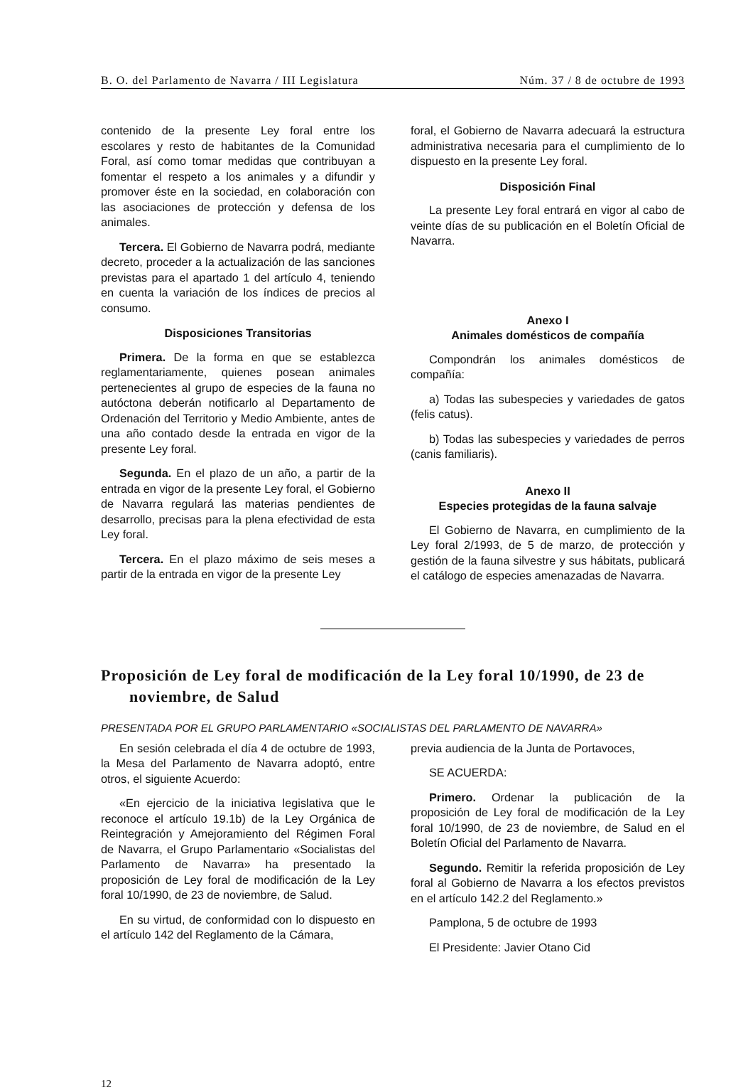B. O. del Parlamento de Navarra / III Legislatura Núm. 37 / 8 de octubre de 1993
contenido de la presente Ley foral entre los escolares y resto de habitantes de la Comunidad Foral, así como tomar medidas que contribuyan a fomentar el respeto a los animales y a difundir y promover éste en la sociedad, en colaboración con las asociaciones de protección y defensa de los animales.
Tercera. El Gobierno de Navarra podrá, mediante decreto, proceder a la actualización de las sanciones previstas para el apartado 1 del artículo 4, teniendo en cuenta la variación de los índices de precios al consumo.
Disposiciones Transitorias
Primera. De la forma en que se establezca reglamentariamente, quienes posean animales pertenecientes al grupo de especies de la fauna no autóctona deberán notificarlo al Departamento de Ordenación del Territorio y Medio Ambiente, antes de una año contado desde la entrada en vigor de la presente Ley foral.
Segunda. En el plazo de un año, a partir de la entrada en vigor de la presente Ley foral, el Gobierno de Navarra regulará las materias pendientes de desarrollo, precisas para la plena efectividad de esta Ley foral.
Tercera. En el plazo máximo de seis meses a partir de la entrada en vigor de la presente Ley
foral, el Gobierno de Navarra adecuará la estructura administrativa necesaria para el cumplimiento de lo dispuesto en la presente Ley foral.
Disposición Final
La presente Ley foral entrará en vigor al cabo de veinte días de su publicación en el Boletín Oficial de Navarra.
Anexo I
Animales domésticos de compañía
Compondrán los animales domésticos de compañía:
a) Todas las subespecies y variedades de gatos (felis catus).
b) Todas las subespecies y variedades de perros (canis familiaris).
Anexo II
Especies protegidas de la fauna salvaje
El Gobierno de Navarra, en cumplimiento de la Ley foral 2/1993, de 5 de marzo, de protección y gestión de la fauna silvestre y sus hábitats, publicará el catálogo de especies amenazadas de Navarra.
Proposición de Ley foral de modificación de la Ley foral 10/1990, de 23 de noviembre, de Salud
PRESENTADA POR EL GRUPO PARLAMENTARIO «SOCIALISTAS DEL PARLAMENTO DE NAVARRA»
En sesión celebrada el día 4 de octubre de 1993, la Mesa del Parlamento de Navarra adoptó, entre otros, el siguiente Acuerdo:
«En ejercicio de la iniciativa legislativa que le reconoce el artículo 19.1b) de la Ley Orgánica de Reintegración y Amejoramiento del Régimen Foral de Navarra, el Grupo Parlamentario «Socialistas del Parlamento de Navarra» ha presentado la proposición de Ley foral de modificación de la Ley foral 10/1990, de 23 de noviembre, de Salud.
En su virtud, de conformidad con lo dispuesto en el artículo 142 del Reglamento de la Cámara,
previa audiencia de la Junta de Portavoces,
SE ACUERDA:
Primero. Ordenar la publicación de la proposición de Ley foral de modificación de la Ley foral 10/1990, de 23 de noviembre, de Salud en el Boletín Oficial del Parlamento de Navarra.
Segundo. Remitir la referida proposición de Ley foral al Gobierno de Navarra a los efectos previstos en el artículo 142.2 del Reglamento.»
Pamplona, 5 de octubre de 1993
El Presidente: Javier Otano Cid
12